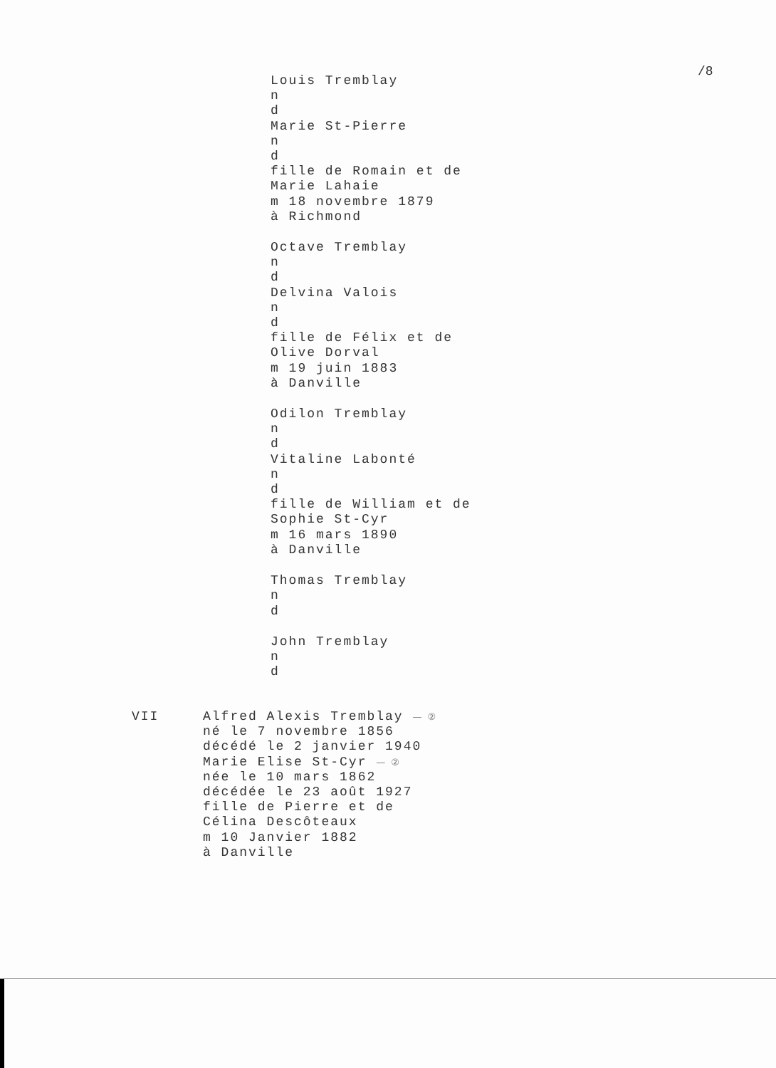/8
Louis Tremblay
n
d
Marie St-Pierre
n
d
fille de Romain et de
Marie Lahaie
m 18 novembre 1879
à Richmond
Octave Tremblay
n
d
Delvina Valois
n
d
fille de Félix et de
Olive Dorval
m 19 juin 1883
à Danville
Odilon Tremblay
n
d
Vitaline Labonté
n
d
fille de William et de
Sophie St-Cyr
m 16 mars 1890
à Danville
Thomas Tremblay
n
d
John Tremblay
n
d
VII Alfred Alexis Tremblay — ②
né le 7 novembre 1856
décédé le 2 janvier 1940
Marie Elise St-Cyr — ②
née le 10 mars 1862
décédée le 23 août 1927
fille de Pierre et de
Célina Descôteaux
m 10 Janvier 1882
à Danville